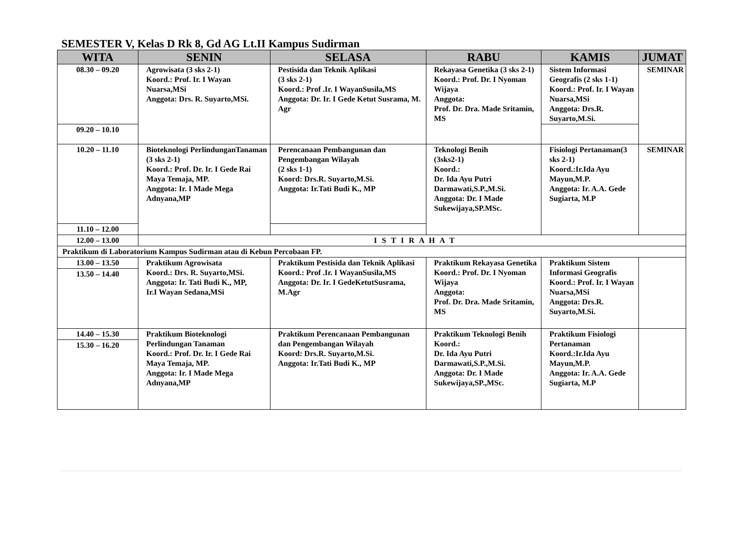SEMESTER V, Kelas D Rk 8, Gd AG Lt.II Kampus Sudirman
| WITA | SENIN | SELASA | RABU | KAMIS | JUMAT |
| --- | --- | --- | --- | --- | --- |
| 08.30 – 09.20 | Agrowisata (3 sks 2-1) Koord.: Prof. Ir. I Wayan Nuarsa,MSi Anggota: Drs. R. Suyarto,MSi. | Pestisida dan Teknik Aplikasi (3 sks 2-1) Koord.: Prof .Ir. I WayanSusila,MS Anggota: Dr. Ir. I Gede Ketut Susrama, M. Agr | Rekayasa Genetika (3 sks 2-1) Koord.: Prof. Dr. I Nyoman Wijaya Anggota: Prof. Dr. Dra. Made Sritamin, MS | Sistem Informasi Geografis (2 sks 1-1) Koord.: Prof. Ir. I Wayan Nuarsa,MSi Anggota: Drs.R. Suyarto,M.Si. | SEMINAR |
| 09.20 – 10.10 | | | | | |
| 10.20 – 11.10 | Bioteknologi PerlindunganTanaman (3 sks 2-1) Koord.: Prof. Dr. Ir. I Gede Rai Maya Temaja, MP. Anggota: Ir. I Made Mega Adnyana,MP | Perencanaan Pembangunan dan Pengembangan Wilayah (2 sks 1-1) Koord: Drs.R. Suyarto,M.Si. Anggota: Ir.Tati Budi K., MP | Teknologi Benih (3sks2-1) Koord.: Dr. Ida Ayu Putri Darmawati,S.P.,M.Si. Anggota: Dr. I Made Sukewijaya,SP.MSc. | Fisiologi Pertanaman(3 sks 2-1) Koord.:Ir.Ida Ayu Mayun,M.P. Anggota: Ir. A.A. Gede Sugiarta, M.P | SEMINAR |
| 11.10 – 12.00 | | | | | |
| 12.00 – 13.00 | I S T I R A H A T | | | | |
| Praktikum di Laboratorium Kampus Sudirman atau di Kebun Percobaan FP. | | | | | |
| 13.00 – 13.50 | Praktikum Agrowisata Koord.: Drs. R. Suyarto,MSi. Anggota: Ir. Tati Budi K., MP, Ir.I Wayan Sedana,MSi | Praktikum Pestisida dan Teknik Aplikasi Koord.: Prof .Ir. I WayanSusila,MS Anggota: Dr. Ir. I GedeKetutSusrama, M.Agr | Praktikum Rekayasa Genetika Koord.: Prof. Dr. I Nyoman Wijaya Anggota: Prof. Dr. Dra. Made Sritamin, MS | Praktikum Sistem Informasi Geografis Koord.: Prof. Ir. I Wayan Nuarsa,MSi Anggota: Drs.R. Suyarto,M.Si. | |
| 13.50 – 14.40 | | | | | |
| 14.40 – 15.30 | Praktikum Bioteknologi Perlindungan Tanaman Koord.: Prof. Dr. Ir. I Gede Rai Maya Temaja, MP. Anggota: Ir. I Made Mega Adnyana,MP | Praktikum Perencanaan Pembangunan dan Pengembangan Wilayah Koord: Drs.R. Suyarto,M.Si. Anggota: Ir.Tati Budi K., MP | Praktikum Teknologi Benih Koord.: Dr. Ida Ayu Putri Darmawati,S.P.,M.Si. Anggota: Dr. I Made Sukewijaya,SP.,MSc. | Praktikum Fisiologi Pertanaman Koord.:Ir.Ida Ayu Mayun,M.P. Anggota: Ir. A.A. Gede Sugiarta, M.P | |
| 15.30 – 16.20 | | | | | |